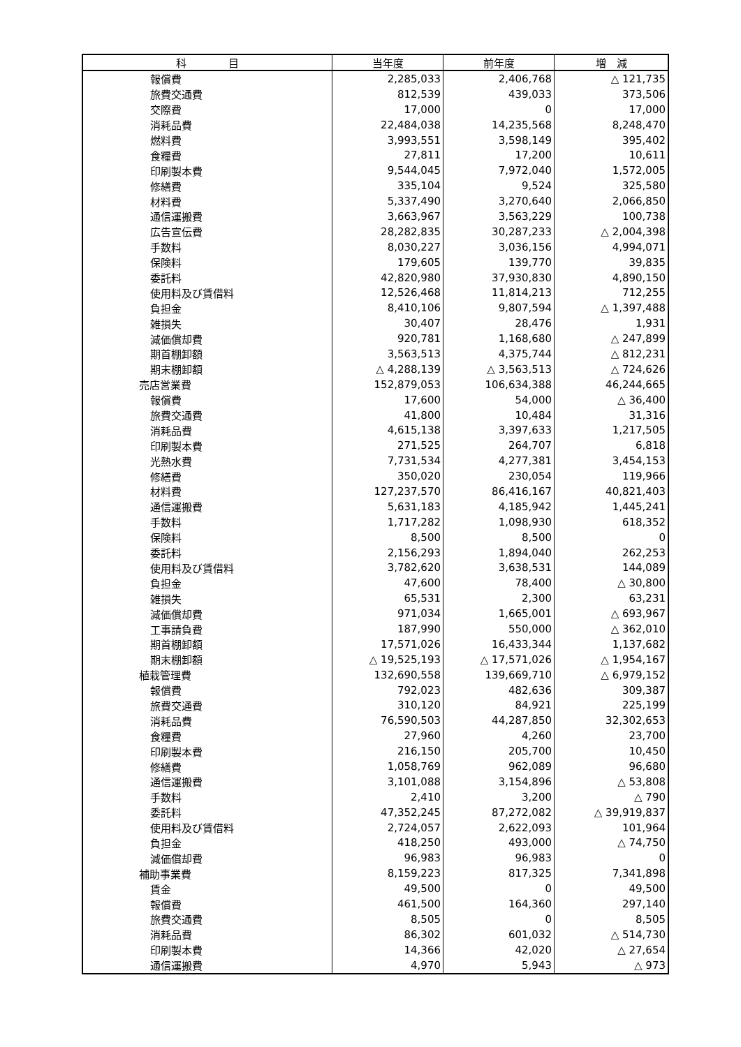| 科 目 | 当年度 | 前年度 | 増 減 |
| --- | --- | --- | --- |
| 報償費 | 2,285,033 | 2,406,768 | △ 121,735 |
| 旅費交通費 | 812,539 | 439,033 | 373,506 |
| 交際費 | 17,000 | 0 | 17,000 |
| 消耗品費 | 22,484,038 | 14,235,568 | 8,248,470 |
| 燃料費 | 3,993,551 | 3,598,149 | 395,402 |
| 食糧費 | 27,811 | 17,200 | 10,611 |
| 印刷製本費 | 9,544,045 | 7,972,040 | 1,572,005 |
| 修繕費 | 335,104 | 9,524 | 325,580 |
| 材料費 | 5,337,490 | 3,270,640 | 2,066,850 |
| 通信運搬費 | 3,663,967 | 3,563,229 | 100,738 |
| 広告宣伝費 | 28,282,835 | 30,287,233 | △ 2,004,398 |
| 手数料 | 8,030,227 | 3,036,156 | 4,994,071 |
| 保険料 | 179,605 | 139,770 | 39,835 |
| 委託料 | 42,820,980 | 37,930,830 | 4,890,150 |
| 使用料及び賃借料 | 12,526,468 | 11,814,213 | 712,255 |
| 負担金 | 8,410,106 | 9,807,594 | △ 1,397,488 |
| 雑損失 | 30,407 | 28,476 | 1,931 |
| 減価償却費 | 920,781 | 1,168,680 | △ 247,899 |
| 期首棚卸額 | 3,563,513 | 4,375,744 | △ 812,231 |
| 期末棚卸額 | △ 4,288,139 | △ 3,563,513 | △ 724,626 |
| 売店営業費 | 152,879,053 | 106,634,388 | 46,244,665 |
| 報償費 | 17,600 | 54,000 | △ 36,400 |
| 旅費交通費 | 41,800 | 10,484 | 31,316 |
| 消耗品費 | 4,615,138 | 3,397,633 | 1,217,505 |
| 印刷製本費 | 271,525 | 264,707 | 6,818 |
| 光熱水費 | 7,731,534 | 4,277,381 | 3,454,153 |
| 修繕費 | 350,020 | 230,054 | 119,966 |
| 材料費 | 127,237,570 | 86,416,167 | 40,821,403 |
| 通信運搬費 | 5,631,183 | 4,185,942 | 1,445,241 |
| 手数料 | 1,717,282 | 1,098,930 | 618,352 |
| 保険料 | 8,500 | 8,500 | 0 |
| 委託料 | 2,156,293 | 1,894,040 | 262,253 |
| 使用料及び賃借料 | 3,782,620 | 3,638,531 | 144,089 |
| 負担金 | 47,600 | 78,400 | △ 30,800 |
| 雑損失 | 65,531 | 2,300 | 63,231 |
| 減価償却費 | 971,034 | 1,665,001 | △ 693,967 |
| 工事請負費 | 187,990 | 550,000 | △ 362,010 |
| 期首棚卸額 | 17,571,026 | 16,433,344 | 1,137,682 |
| 期末棚卸額 | △ 19,525,193 | △ 17,571,026 | △ 1,954,167 |
| 植栽管理費 | 132,690,558 | 139,669,710 | △ 6,979,152 |
| 報償費 | 792,023 | 482,636 | 309,387 |
| 旅費交通費 | 310,120 | 84,921 | 225,199 |
| 消耗品費 | 76,590,503 | 44,287,850 | 32,302,653 |
| 食糧費 | 27,960 | 4,260 | 23,700 |
| 印刷製本費 | 216,150 | 205,700 | 10,450 |
| 修繕費 | 1,058,769 | 962,089 | 96,680 |
| 通信運搬費 | 3,101,088 | 3,154,896 | △ 53,808 |
| 手数料 | 2,410 | 3,200 | △ 790 |
| 委託料 | 47,352,245 | 87,272,082 | △ 39,919,837 |
| 使用料及び賃借料 | 2,724,057 | 2,622,093 | 101,964 |
| 負担金 | 418,250 | 493,000 | △ 74,750 |
| 減価償却費 | 96,983 | 96,983 | 0 |
| 補助事業費 | 8,159,223 | 817,325 | 7,341,898 |
| 賃金 | 49,500 | 0 | 49,500 |
| 報償費 | 461,500 | 164,360 | 297,140 |
| 旅費交通費 | 8,505 | 0 | 8,505 |
| 消耗品費 | 86,302 | 601,032 | △ 514,730 |
| 印刷製本費 | 14,366 | 42,020 | △ 27,654 |
| 通信運搬費 | 4,970 | 5,943 | △ 973 |